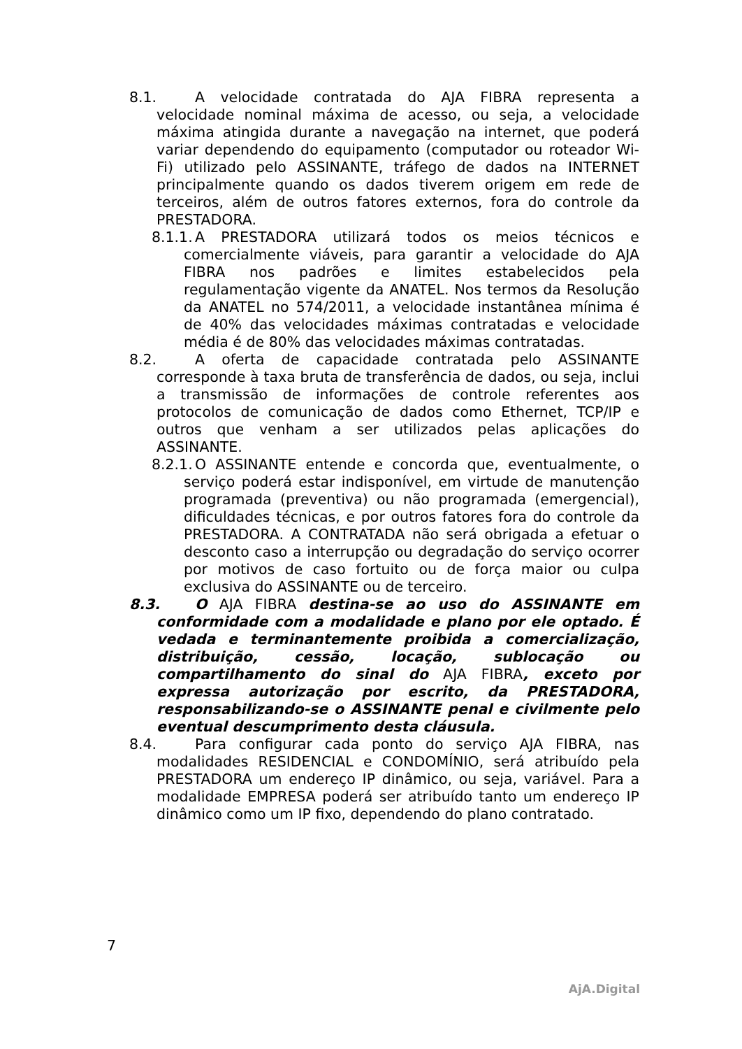8.1. A velocidade contratada do AJA FIBRA representa a velocidade nominal máxima de acesso, ou seja, a velocidade máxima atingida durante a navegação na internet, que poderá variar dependendo do equipamento (computador ou roteador Wi-Fi) utilizado pelo ASSINANTE, tráfego de dados na INTERNET principalmente quando os dados tiverem origem em rede de terceiros, além de outros fatores externos, fora do controle da PRESTADORA.
8.1.1. A PRESTADORA utilizará todos os meios técnicos e comercialmente viáveis, para garantir a velocidade do AJA FIBRA nos padrões e limites estabelecidos pela regulamentação vigente da ANATEL. Nos termos da Resolução da ANATEL no 574/2011, a velocidade instantânea mínima é de 40% das velocidades máximas contratadas e velocidade média é de 80% das velocidades máximas contratadas.
8.2. A oferta de capacidade contratada pelo ASSINANTE corresponde à taxa bruta de transferência de dados, ou seja, inclui a transmissão de informações de controle referentes aos protocolos de comunicação de dados como Ethernet, TCP/IP e outros que venham a ser utilizados pelas aplicações do ASSINANTE.
8.2.1. O ASSINANTE entende e concorda que, eventualmente, o serviço poderá estar indisponível, em virtude de manutenção programada (preventiva) ou não programada (emergencial), dificuldades técnicas, e por outros fatores fora do controle da PRESTADORA. A CONTRATADA não será obrigada a efetuar o desconto caso a interrupção ou degradação do serviço ocorrer por motivos de caso fortuito ou de força maior ou culpa exclusiva do ASSINANTE ou de terceiro.
8.3. O AJA FIBRA destina-se ao uso do ASSINANTE em conformidade com a modalidade e plano por ele optado. É vedada e terminantemente proibida a comercialização, distribuição, cessão, locação, sublocação ou compartilhamento do sinal do AJA FIBRA, exceto por expressa autorização por escrito, da PRESTADORA, responsabilizando-se o ASSINANTE penal e civilmente pelo eventual descumprimento desta cláusula.
8.4. Para configurar cada ponto do serviço AJA FIBRA, nas modalidades RESIDENCIAL e CONDOMÍNIO, será atribuído pela PRESTADORA um endereço IP dinâmico, ou seja, variável. Para a modalidade EMPRESA poderá ser atribuído tanto um endereço IP dinâmico como um IP fixo, dependendo do plano contratado.
7
AjA.Digital